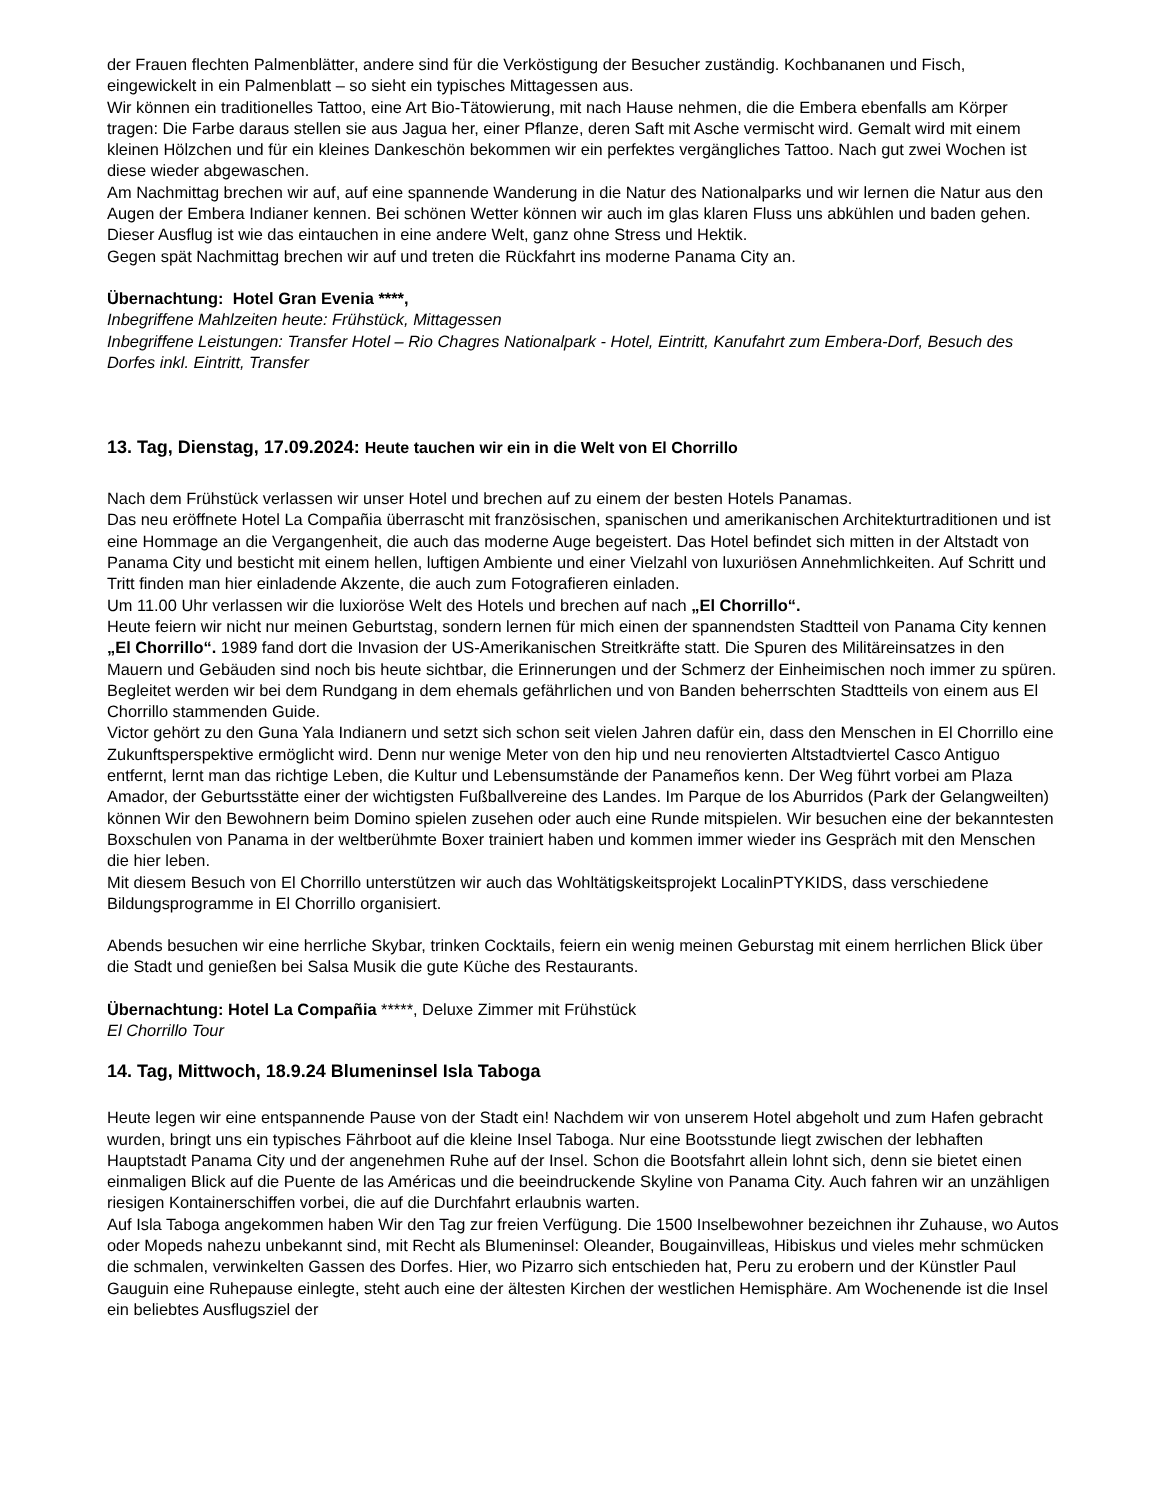der Frauen flechten Palmenblätter, andere sind für die Verköstigung der Besucher zuständig. Kochbananen und Fisch, eingewickelt in ein Palmenblatt – so sieht ein typisches Mittagessen aus.
Wir können ein traditionelles Tattoo, eine Art Bio-Tätowierung, mit nach Hause nehmen, die die Embera ebenfalls am Körper tragen: Die Farbe daraus stellen sie aus Jagua her, einer Pflanze, deren Saft mit Asche vermischt wird. Gemalt wird mit einem kleinen Hölzchen und für ein kleines Dankeschön bekommen wir ein perfektes vergängliches Tattoo. Nach gut zwei Wochen ist diese wieder abgewaschen.
Am Nachmittag brechen wir auf, auf eine spannende Wanderung in die Natur des Nationalparks und wir lernen die Natur aus den Augen der Embera Indianer kennen. Bei schönen Wetter können wir auch im glas klaren Fluss uns abkühlen und baden gehen.
Dieser Ausflug ist wie das eintauchen in eine andere Welt, ganz ohne Stress und Hektik.
Gegen spät Nachmittag brechen wir auf und treten die Rückfahrt ins moderne Panama City an.
Übernachtung: Hotel Gran Evenia ****,
Inbegriffene Mahlzeiten heute: Frühstück, Mittagessen
Inbegriffene Leistungen: Transfer Hotel – Rio Chagres Nationalpark - Hotel, Eintritt, Kanufahrt zum Embera-Dorf, Besuch des Dorfes inkl. Eintritt, Transfer
13. Tag, Dienstag, 17.09.2024: Heute tauchen wir ein in die Welt von El Chorrillo
Nach dem Frühstück verlassen wir unser Hotel und brechen auf zu einem der besten Hotels Panamas.
Das neu eröffnete Hotel La Compañia überrascht mit französischen, spanischen und amerikanischen Architekturtraditionen und ist eine Hommage an die Vergangenheit, die auch das moderne Auge begeistert. Das Hotel befindet sich mitten in der Altstadt von Panama City und besticht mit einem hellen, luftigen Ambiente und einer Vielzahl von luxuriösen Annehmlichkeiten. Auf Schritt und Tritt finden man hier einladende Akzente, die auch zum Fotografieren einladen.
Um 11.00 Uhr verlassen wir die luxioröse Welt des Hotels und brechen auf nach „El Chorrillo“.
Heute feiern wir nicht nur meinen Geburtstag, sondern lernen für mich einen der spannendsten Stadtteil von Panama City kennen „El Chorrillo“. 1989 fand dort die Invasion der US-Amerikanischen Streitkräfte statt. Die Spuren des Militäreinsatzes in den Mauern und Gebäuden sind noch bis heute sichtbar, die Erinnerungen und der Schmerz der Einheimischen noch immer zu spüren.
Begleitet werden wir bei dem Rundgang in dem ehemals gefährlichen und von Banden beherrschten Stadtteils von einem aus El Chorrillo stammenden Guide.
Victor gehört zu den Guna Yala Indianern und setzt sich schon seit vielen Jahren dafür ein, dass den Menschen in El Chorrillo eine Zukunftsperspektive ermöglicht wird. Denn nur wenige Meter von den hip und neu renovierten Altstadtviertel Casco Antiguo entfernt, lernt man das richtige Leben, die Kultur und Lebensumstände der Panameños kenn. Der Weg führt vorbei am Plaza Amador, der Geburtsstätte einer der wichtigsten Fußballvereine des Landes. Im Parque de los Aburridos (Park der Gelangweilten) können Wir den Bewohnern beim Domino spielen zusehen oder auch eine Runde mitspielen. Wir besuchen eine der bekanntesten Boxschulen von Panama in der weltberühmte Boxer trainiert haben und kommen immer wieder ins Gespräch mit den Menschen die hier leben.
Mit diesem Besuch von El Chorrillo unterstützen wir auch das Wohltätigskeitsprojekt LocalinPTYKIDS, dass verschiedene Bildungsprogramme in El Chorrillo organisiert.
Abends besuchen wir eine herrliche Skybar, trinken Cocktails, feiern ein wenig meinen Geburstag mit einem herrlichen Blick über die Stadt und genießen bei Salsa Musik die gute Küche des Restaurants.
Übernachtung: Hotel La Compañia *****, Deluxe Zimmer mit Frühstück
El Chorrillo Tour
14. Tag, Mittwoch, 18.9.24 Blumeninsel Isla Taboga
Heute legen wir eine entspannende Pause von der Stadt ein! Nachdem wir von unserem Hotel abgeholt und zum Hafen gebracht wurden, bringt uns ein typisches Fährboot auf die kleine Insel Taboga. Nur eine Bootsstunde liegt zwischen der lebhaften Hauptstadt Panama City und der angenehmen Ruhe auf der Insel. Schon die Bootsfahrt allein lohnt sich, denn sie bietet einen einmaligen Blick auf die Puente de las Américas und die beeindruckende Skyline von Panama City. Auch fahren wir an unzähligen riesigen Kontainerschiffen vorbei, die auf die Durchfahrt erlaubnis warten.
Auf Isla Taboga angekommen haben Wir den Tag zur freien Verfügung. Die 1500 Inselbewohner bezeichnen ihr Zuhause, wo Autos oder Mopeds nahezu unbekannt sind, mit Recht als Blumeninsel: Oleander, Bougainvilleas, Hibiskus und vieles mehr schmücken die schmalen, verwinkelten Gassen des Dorfes. Hier, wo Pizarro sich entschieden hat, Peru zu erobern und der Künstler Paul Gauguin eine Ruhepause einlegte, steht auch eine der ältesten Kirchen der westlichen Hemisphäre. Am Wochenende ist die Insel ein beliebtes Ausflugsziel der